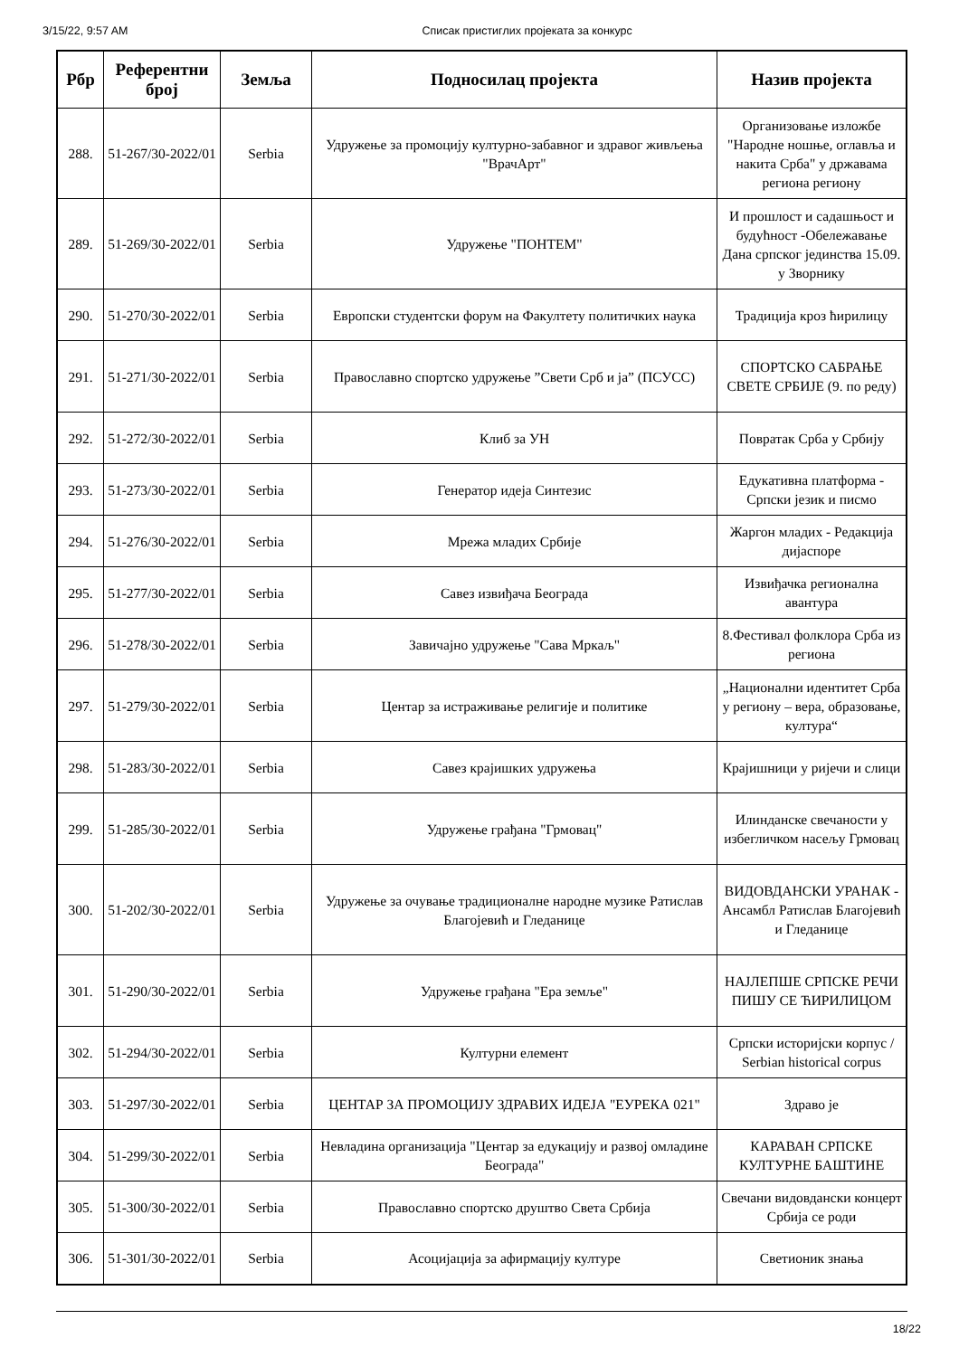3/15/22, 9:57 AM Списак пристиглих пројеката за конкурс
| Рбр | Референтни број | Земља | Подносилац пројекта | Назив пројекта |
| --- | --- | --- | --- | --- |
| 288. | 51-267/30-2022/01 | Serbia | Удружење за промоцију културно-забавног и здравог живљења "ВрачАрт" | Организовање изложбе "Народне ношње, оглавља и накита Срба" у државама региона региону |
| 289. | 51-269/30-2022/01 | Serbia | Удружење "ПОНТЕМ" | И прошлост и садашњост и будућност -Обележавање Дана српског јединства 15.09. у Зворнику |
| 290. | 51-270/30-2022/01 | Serbia | Европски студентски форум на Факултету политичких наука | Традиција кроз ћирилицу |
| 291. | 51-271/30-2022/01 | Serbia | Православно спортско удружење ”Свети Срб и ја” (ПСУСС) | СПОРТСКО САБРАЊЕ СВЕТЕ СРБИЈЕ (9. по реду) |
| 292. | 51-272/30-2022/01 | Serbia | Клиб за УН | Повратак Срба у Србију |
| 293. | 51-273/30-2022/01 | Serbia | Генератор идеја Синтезис | Едукативна платформа - Српски језик и писмо |
| 294. | 51-276/30-2022/01 | Serbia | Мрежа младих Србије | Жаргон младих - Редакција дијаспоре |
| 295. | 51-277/30-2022/01 | Serbia | Савез извиђача Београда | Извиђачка регионална авантура |
| 296. | 51-278/30-2022/01 | Serbia | Завичајно удружење "Сава Мркаљ" | 8.Фестивал фолклора Срба из региона |
| 297. | 51-279/30-2022/01 | Serbia | Центар за истраживање религије и политике | „Национални идентитет Срба у региону – вера, образовање, култура“ |
| 298. | 51-283/30-2022/01 | Serbia | Савез крајишких удружења | Крајишници у ријечи и слици |
| 299. | 51-285/30-2022/01 | Serbia | Удружење грађана "Грмовац" | Илинданске свечаности у избегличком насељу Грмовац |
| 300. | 51-202/30-2022/01 | Serbia | Удружење за очување традиционалне народне музике Ратислав Благојевић и Гледанице | ВИДОВДАНСКИ УРАНАК - Ансамбл Ратислав Благојевић и Гледанице |
| 301. | 51-290/30-2022/01 | Serbia | Удружење грађана "Ера земље" | НАЈЛЕПШЕ СРПСКЕ РЕЧИ ПИШУ СЕ ЋИРИЛИЦОМ |
| 302. | 51-294/30-2022/01 | Serbia | Културни елемент | Српски историјски корпус / Serbian historical corpus |
| 303. | 51-297/30-2022/01 | Serbia | ЦЕНТАР ЗА ПРОМОЦИЈУ ЗДРАВИХ ИДЕЈА "ЕУРЕКА 021" | Здраво је |
| 304. | 51-299/30-2022/01 | Serbia | Невладина организација "Центар за едукацију и развој омладине Београда" | КАРАВАН СРПСКЕ КУЛТУРНЕ БАШТИНЕ |
| 305. | 51-300/30-2022/01 | Serbia | Православно спортско друштво Света Србија | Свечани видовдански концерт Србија се роди |
| 306. | 51-301/30-2022/01 | Serbia | Асоцијација за афирмацију културе | Светионик знања |
18/22